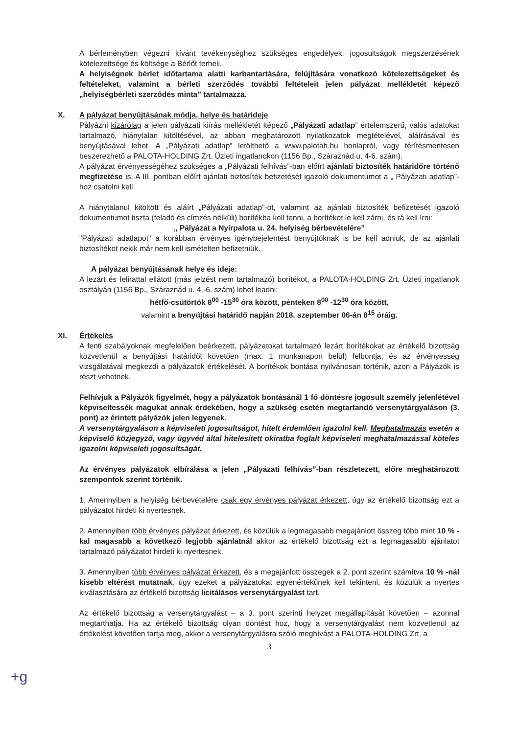A bérleményben végezni kívánt tevékenységhez szükséges engedélyek, jogosultságok megszerzésének kötelezettsége és költsége a Bérlőt terheli.
A helyiségnek bérlet időtartama alatti karbantartására, felújítására vonatkozó kötelezettségeket és feltételeket, valamint a bérleti szerződés további feltételeit jelen pályázat mellékletét képező „helyiségbérleti szerződés minta” tartalmazza.
X. A pályázat benyújtásának módja, helye és határideje
Pályázni kizárólag a jelen pályázati kiírás mellékletét képező „Pályázati adatlap” értelemszerű, valós adatokat tartalmazó, hiánytalan kitöltésével, az abban meghatározott nyilatkozatok megtételével, aláírásával és benyújtásával lehet. A „Pályázati adatlap” letölthető a www.palotah.hu honlapról, vagy térítésmentesen beszerezhető a PALOTA-HOLDING Zrt. Üzleti ingatlanokon (1156 Bp., Száraznád u. 4-6. szám).
A pályázat érvényességéhez szükséges a „Pályázati felhívás”-ban előírt ajánlati biztosíték határidőre történő megfizetése is. A III. pontban előírt ajánlati biztosíték befizetését igazoló dokumentumot a „ Pályázati adatlap”-hoz csatolni kell.
A hiánytalanul kitöltött és aláírt „Pályázati adatlap”-ot, valamint az ajánlati biztosíték befizetését igazoló dokumentumot tiszta (feladó és címzés nélküli) borítékba kell tenni, a borítékot le kell zárni, és rá kell írni:
„ Pályázat a Nyírpalota u. 24. helyiség bérbevételére”
"Pályázati adatlapot" a korábban érvényes igénybejelentést benyújtóknak is be kell adniuk, de az ajánlati biztosítékot nekik már nem kell ismételten befizetniük.
A pályázat benyújtásának helye és ideje:
A lezárt és felirattal ellátott (más jelzést nem tartalmazó) borítékot, a PALOTA-HOLDING Zrt. Üzleti ingatlanok osztályán (1156 Bp., Száraznád u. 4.-6. szám) lehet leadni:
hétfő-csütörtök 8<sup>00</sup> -15<sup>30</sup> óra között, péntеken 8<sup>00</sup> -12<sup>30</sup> óra között,
valamint a benyújtási határidő napján 2018. szeptember 06-án 8<sup>15</sup> óráig.
XI. Értékelés
A fenti szabályoknak megfelelően beérkezett, pályázatokat tartalmazó lezárt borítékokat az értékelő bizottság közvetlenül a benyújtási határidőt követően (max. 1 munkanapon belül) felbontja, és az érvényesség vizsgálatával megkezdi a pályázatok értékelését. A borítékok bontása nyilvánosan történik, azon a Pályázók is részt vehetnek.
Felhívjuk a Pályázók figyelmét, hogy a pályázatok bontásánál 1 fő döntésre jogosult személy jelenlétével képviseltessék magukat annak érdekében, hogy a szükség esetén megtartandó versenytárgyaláson (3. pont) az érintett pályázók jelen legyenek.
A versenytárgyaláson a képviseleti jogosultságot, hitelt érdemlően igazolni kell. Meghatalmazás esetén a képviselő közjegyző, vagy ügyvéd által hitelesített okiratba foglalt képviseleti meghatalmazással köteles igazolni képviseleti jogosultságát.
Az érvényes pályázatok elbírálása a jelen „Pályázati felhívás”-ban részletezett, előre meghatározott szempontok szerint történik.
1. Amennyiben a helyiség bérbevételére csak egy érvényes pályázat érkezett, úgy az értékelő bizottság ezt a pályázatot hirdeti ki nyertesnek.
2. Amennyiben több érvényes pályázat érkezett, és közülük a legmagasabb megajánlott összeg több mint 10 % -kal magasabb a következő legjobb ajánlatnál akkor az értékelő bizottság ezt a legmagasabb ajánlatot tartalmazó pályázatot hirdeti ki nyertesnek.
3. Amennyiben több érvényes pályázat érkezett, és a megajánlott összegek a 2. pont szerint számítva 10 % -nál kisebb eltérést mutatnak, úgy ezeket a pályázatokat egyenértékűnek kell tekinteni, és közülük a nyertes kiválasztására az értékelő bizottság licitálásos versenytárgyalást tart.
Az értékelő bizottság a versenytárgyalást – a 3. pont szerinti helyzet megállapítását követően – azonnal megtarthatja. Ha az értékelő bizottság olyan döntést hoz, hogy a versenytárgyalást nem közvetlenül az értékelést követően tartja meg, akkor a versenytárgyalásra szóló meghívást a PALOTA-HOLDING Zrt. a
3
+g